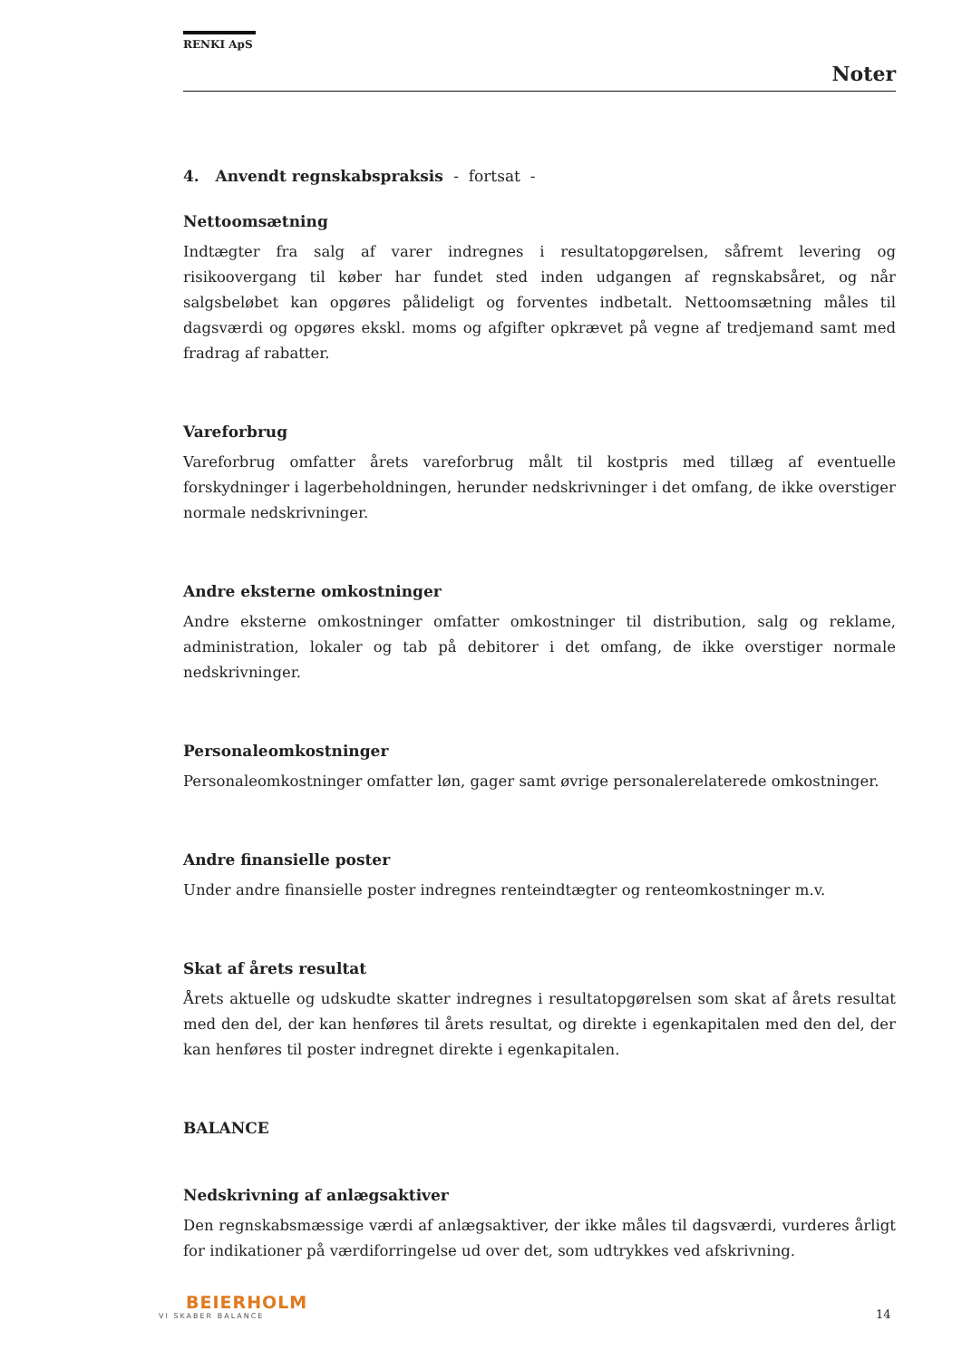RENKI ApS
Noter
4. Anvendt regnskabspraksis - fortsat -
Nettoomsætning
Indtægter fra salg af varer indregnes i resultatopgørelsen, såfremt levering og risikoovergang til køber har fundet sted inden udgangen af regnskabsåret, og når salgsbeløbet kan opgøres pålideligt og forventes indbetalt. Nettoomsætning måles til dagsværdi og opgøres ekskl. moms og afgifter opkrævet på vegne af tredjemand samt med fradrag af rabatter.
Vareforbrug
Vareforbrug omfatter årets vareforbrug målt til kostpris med tillæg af eventuelle forskydninger i lagerbeholdningen, herunder nedskrivninger i det omfang, de ikke overstiger normale nedskrivninger.
Andre eksterne omkostninger
Andre eksterne omkostninger omfatter omkostninger til distribution, salg og reklame, administration, lokaler og tab på debitorer i det omfang, de ikke overstiger normale nedskrivninger.
Personaleomkostninger
Personaleomkostninger omfatter løn, gager samt øvrige personalerelaterede omkostninger.
Andre finansielle poster
Under andre finansielle poster indregnes renteindtægter og renteomkostninger m.v.
Skat af årets resultat
Årets aktuelle og udskudte skatter indregnes i resultatopgørelsen som skat af årets resultat med den del, der kan henføres til årets resultat, og direkte i egenkapitalen med den del, der kan henføres til poster indregnet direkte i egenkapitalen.
BALANCE
Nedskrivning af anlægsaktiver
Den regnskabsmæssige værdi af anlægsaktiver, der ikke måles til dagsværdi, vurderes årligt for indikationer på værdiforringelse ud over det, som udtrykkes ved afskrivning.
BEIERHOLM
VI SKABER BALANCE
14